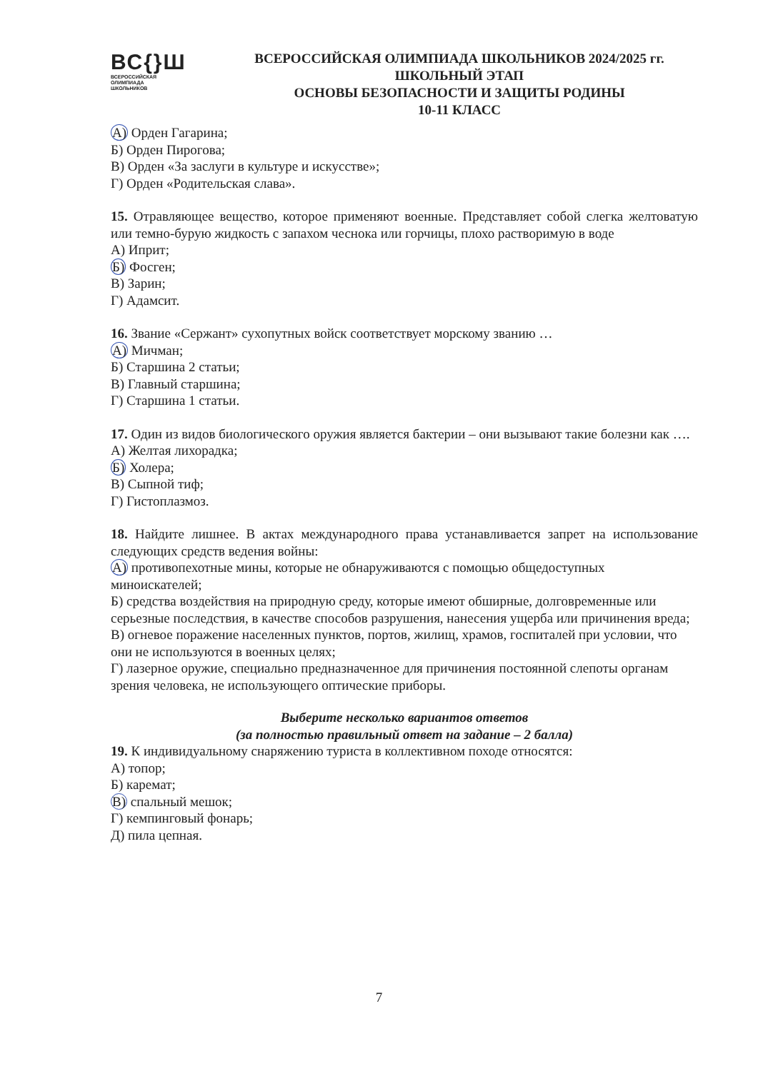ВС{}Ш
ВСЕРОССИЙСКАЯ
ОЛИМПИАДА
ШКОЛЬНИКОВ
ВСЕРОССИЙСКАЯ ОЛИМПИАДА ШКОЛЬНИКОВ 2024/2025 гг.
ШКОЛЬНЫЙ ЭТАП
ОСНОВЫ БЕЗОПАСНОСТИ И ЗАЩИТЫ РОДИНЫ
10-11 КЛАСС
А) Орден Гагарина;
Б) Орден Пирогова;
В) Орден «За заслуги в культуре и искусстве»;
Г) Орден «Родительская слава».
15. Отравляющее вещество, которое применяют военные. Представляет собой слегка желтоватую или темно-бурую жидкость с запахом чеснока или горчицы, плохо растворимую в воде
А) Иприт;
Б) Фосген;
В) Зарин;
Г) Адамсит.
16. Звание «Сержант» сухопутных войск соответствует морскому званию …
А) Мичман;
Б) Старшина 2 статьи;
В) Главный старшина;
Г) Старшина 1 статьи.
17. Один из видов биологического оружия является бактерии – они вызывают такие болезни как ….
А) Желтая лихорадка;
Б) Холера;
В) Сыпной тиф;
Г) Гистоплазмоз.
18. Найдите лишнее. В актах международного права устанавливается запрет на использование следующих средств ведения войны:
А) противопехотные мины, которые не обнаруживаются с помощью общедоступных миноискателей;
Б) средства воздействия на природную среду, которые имеют обширные, долговременные или серьезные последствия, в качестве способов разрушения, нанесения ущерба или причинения вреда;
В) огневое поражение населенных пунктов, портов, жилищ, храмов, госпиталей при условии, что они не используются в военных целях;
Г) лазерное оружие, специально предназначенное для причинения постоянной слепоты органам зрения человека, не использующего оптические приборы.
Выберите несколько вариантов ответов
(за полностью правильный ответ на задание – 2 балла)
19. К индивидуальному снаряжению туриста в коллективном походе относятся:
А) топор;
Б) каремат;
В) спальный мешок;
Г) кемпинговый фонарь;
Д) пила цепная.
7